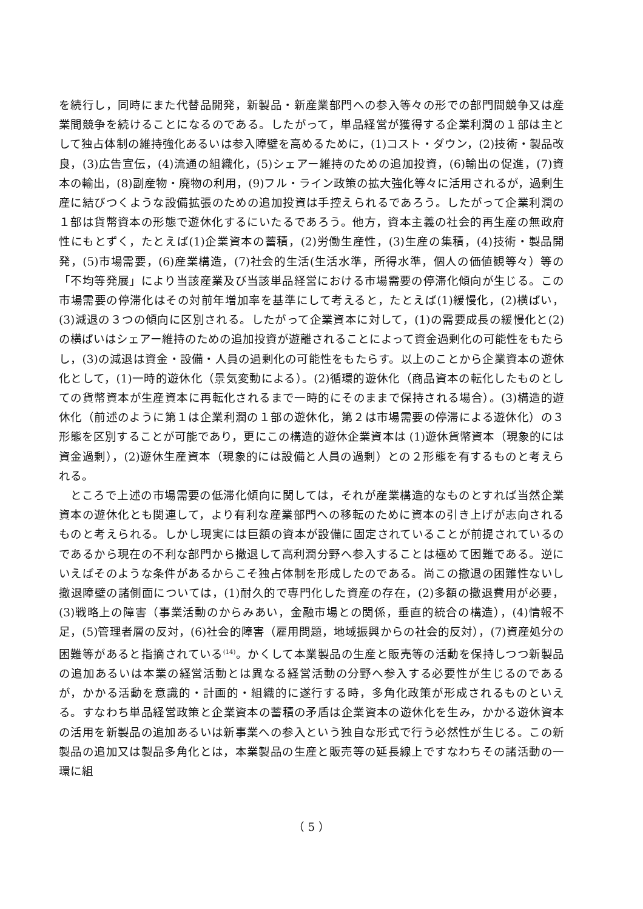を続行し，同時にまた代替品開発，新製品・新産業部門への参入等々の形での部門間競争又は産業間競争を続けることになるのである。したがって，単品経営が獲得する企業利潤の１部は主として独占体制の維持強化あるいは参入障壁を高めるために，(1)コスト・ダウン，(2)技術・製品改良，(3)広告宣伝，(4)流通の組織化，(5)シェアー維持のための追加投資，(6)輸出の促進，(7)資本の輸出，(8)副産物・廃物の利用，(9)フル・ライン政策の拡大強化等々に活用されるが，過剰生産に結びつくような設備拡張のための追加投資は手控えられるであろう。したがって企業利潤の１部は貨幣資本の形態で遊休化するにいたるであろう。他方，資本主義の社会的再生産の無政府性にもとずく，たとえば(1)企業資本の蓄積，(2)労働生産性，(3)生産の集積，(4)技術・製品開発，(5)市場需要，(6)産業構造，(7)社会的生活(生活水準，所得水準，個人の価値観等々）等の「不均等発展」により当該産業及び当該単品経営における市場需要の停滞化傾向が生じる。この市場需要の停滞化はその対前年増加率を基準にして考えると，たとえば(1)緩慢化，(2)横ばい，(3)減退の３つの傾向に区別される。したがって企業資本に対して，(1)の需要成長の緩慢化と(2)の横ばいはシェアー維持のための追加投資が遊離されることによって資金過剰化の可能性をもたらし，(3)の減退は資金・設備・人員の過剰化の可能性をもたらす。以上のことから企業資本の遊休化として，(1)一時的遊休化（景気変動による）。(2)循環的遊休化（商品資本の転化したものとしての貨幣資本が生産資本に再転化されるまで一時的にそのままで保持される場合）。(3)構造的遊休化（前述のように第１は企業利潤の１部の遊休化，第２は市場需要の停滞による遊休化）の３形態を区別することが可能であり，更にこの構造的遊休企業資本は (1)遊休貨幣資本（現象的には資金過剰），(2)遊休生産資本（現象的には設備と人員の過剰）との２形態を有するものと考えられる。
ところで上述の市場需要の低滞化傾向に関しては，それが産業構造的なものとすれば当然企業資本の遊休化とも関連して，より有利な産業部門への移転のために資本の引き上げが志向されるものと考えられる。しかし現実には巨額の資本が設備に固定されていることが前提されているのであるから現在の不利な部門から撤退して高利潤分野へ参入することは極めて困難である。逆にいえばそのような条件があるからこそ独占体制を形成したのである。尚この撤退の困難性ないし撤退障壁の諸側面については，(1)耐久的で専門化した資産の存在，(2)多額の撤退費用が必要，(3)戦略上の障害（事業活動のからみあい，金融市場との関係，垂直的統合の構造），(4)情報不足，(5)管理者層の反対，(6)社会的障害（雇用問題，地域振興からの社会的反対），(7)資産処分の困難等があると指摘されている<sup>(14)</sup>。かくして本業製品の生産と販売等の活動を保持しつつ新製品の追加あるいは本業の経営活動とは異なる経営活動の分野へ参入する必要性が生じるのであるが，かかる活動を意識的・計画的・組織的に遂行する時，多角化政策が形成されるものといえる。すなわち単品経営政策と企業資本の蓄積の矛盾は企業資本の遊休化を生み，かかる遊休資本の活用を新製品の追加あるいは新事業への参入という独自な形式で行う必然性が生じる。この新製品の追加又は製品多角化とは，本業製品の生産と販売等の延長線上ですなわちその諸活動の一環に組
（ 5 ）